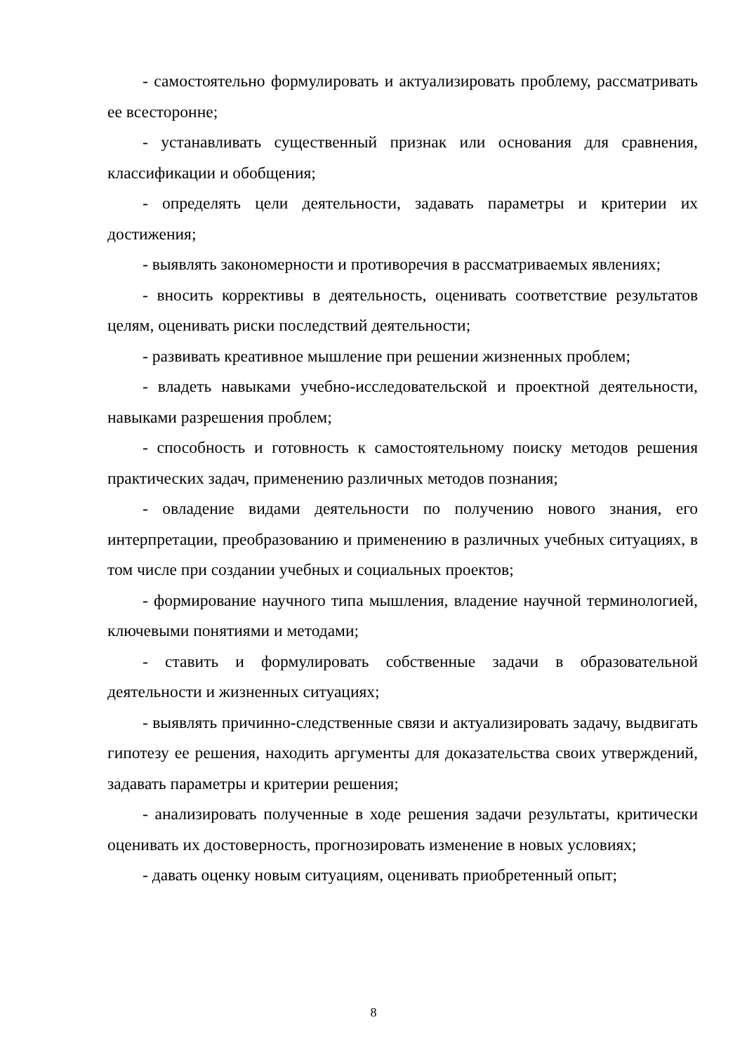- самостоятельно формулировать и актуализировать проблему, рассматривать ее всесторонне;
- устанавливать существенный признак или основания для сравнения, классификации и обобщения;
- определять цели деятельности, задавать параметры и критерии их достижения;
- выявлять закономерности и противоречия в рассматриваемых явлениях;
- вносить коррективы в деятельность, оценивать соответствие результатов целям, оценивать риски последствий деятельности;
- развивать креативное мышление при решении жизненных проблем;
- владеть навыками учебно-исследовательской и проектной деятельности, навыками разрешения проблем;
- способность и готовность к самостоятельному поиску методов решения практических задач, применению различных методов познания;
- овладение видами деятельности по получению нового знания, его интерпретации, преобразованию и применению в различных учебных ситуациях, в том числе при создании учебных и социальных проектов;
- формирование научного типа мышления, владение научной терминологией, ключевыми понятиями и методами;
- ставить и формулировать собственные задачи в образовательной деятельности и жизненных ситуациях;
- выявлять причинно-следственные связи и актуализировать задачу, выдвигать гипотезу ее решения, находить аргументы для доказательства своих утверждений, задавать параметры и критерии решения;
- анализировать полученные в ходе решения задачи результаты, критически оценивать их достоверность, прогнозировать изменение в новых условиях;
- давать оценку новым ситуациям, оценивать приобретенный опыт;
8